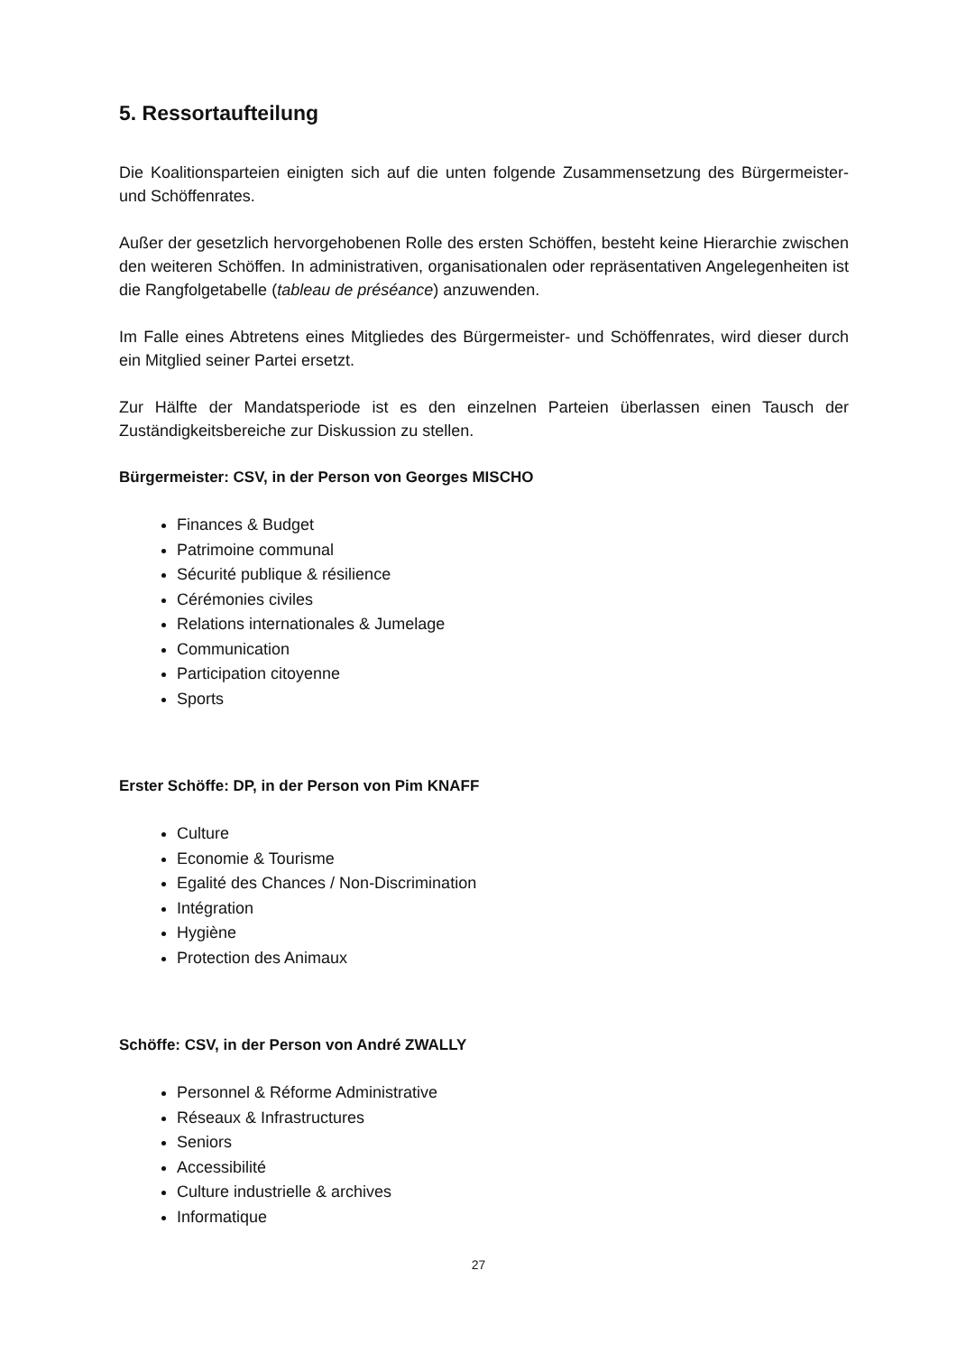5. Ressortaufteilung
Die Koalitionsparteien einigten sich auf die unten folgende Zusammensetzung des Bürgermeister- und Schöffenrates.
Außer der gesetzlich hervorgehobenen Rolle des ersten Schöffen, besteht keine Hierarchie zwischen den weiteren Schöffen. In administrativen, organisationalen oder repräsentativen Angelegenheiten ist die Rangfolgetabelle (tableau de préséance) anzuwenden.
Im Falle eines Abtretens eines Mitgliedes des Bürgermeister- und Schöffenrates, wird dieser durch ein Mitglied seiner Partei ersetzt.
Zur Hälfte der Mandatsperiode ist es den einzelnen Parteien überlassen einen Tausch der Zuständigkeitsbereiche zur Diskussion zu stellen.
Bürgermeister: CSV, in der Person von Georges MISCHO
Finances & Budget
Patrimoine communal
Sécurité publique & résilience
Cérémonies civiles
Relations internationales & Jumelage
Communication
Participation citoyenne
Sports
Erster Schöffe: DP, in der Person von Pim KNAFF
Culture
Economie & Tourisme
Egalité des Chances / Non-Discrimination
Intégration
Hygiène
Protection des Animaux
Schöffe: CSV, in der Person von André ZWALLY
Personnel & Réforme Administrative
Réseaux & Infrastructures
Seniors
Accessibilité
Culture industrielle & archives
Informatique
27